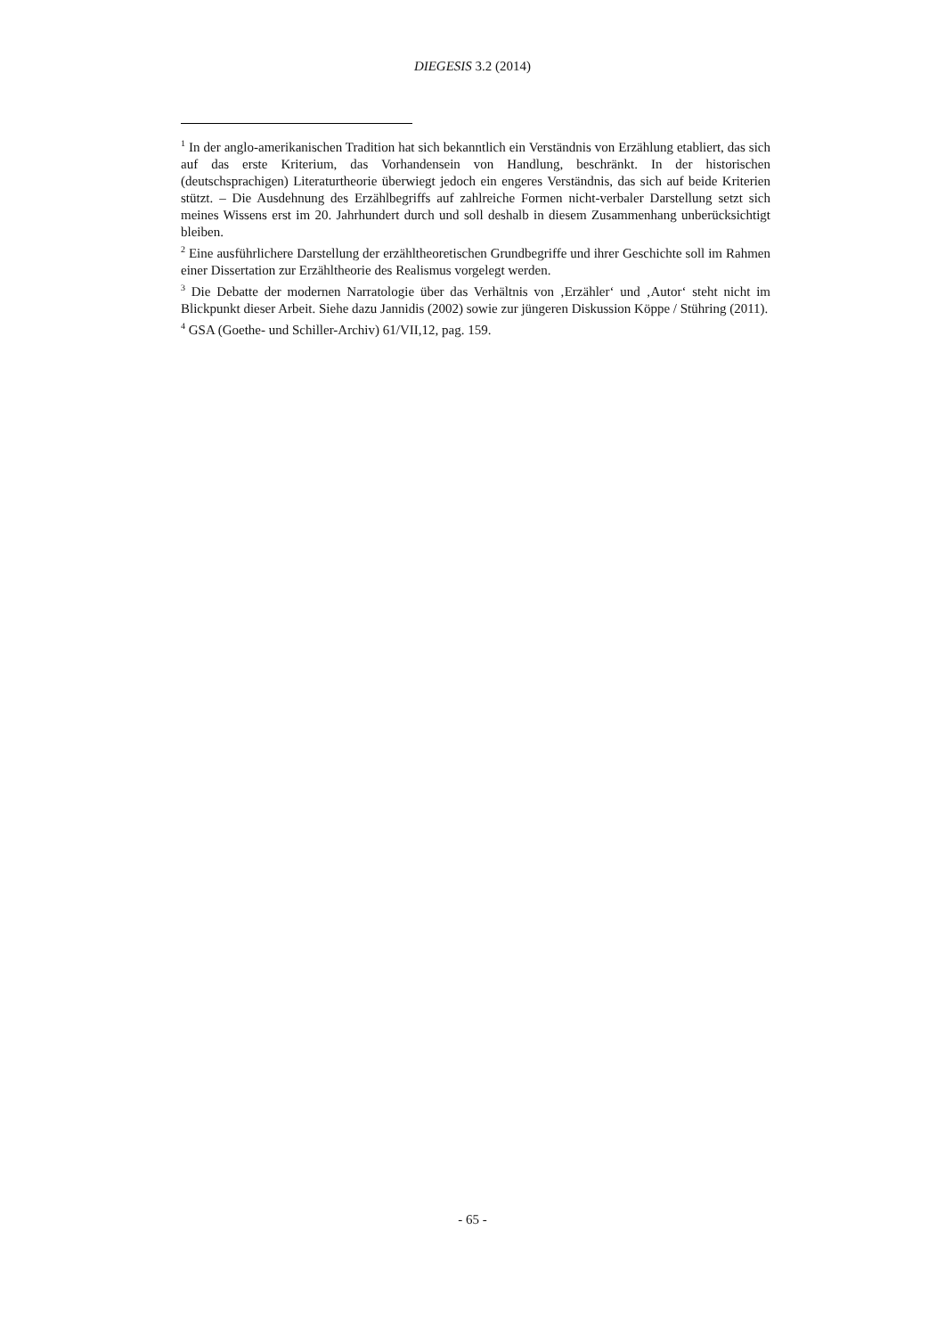DIEGESIS 3.2 (2014)
<sup>1</sup> In der anglo-amerikanischen Tradition hat sich bekanntlich ein Verständnis von Erzählung etabliert, das sich auf das erste Kriterium, das Vorhandensein von Handlung, beschränkt. In der historischen (deutschsprachigen) Literaturtheorie überwiegt jedoch ein engeres Verständnis, das sich auf beide Kriterien stützt. – Die Ausdehnung des Erzählbegriffs auf zahlreiche Formen nicht-verbaler Darstellung setzt sich meines Wissens erst im 20. Jahrhundert durch und soll deshalb in diesem Zusammenhang unberücksichtigt bleiben.
<sup>2</sup> Eine ausführlichere Darstellung der erzähltheoretischen Grundbegriffe und ihrer Geschichte soll im Rahmen einer Dissertation zur Erzähltheorie des Realismus vorgelegt werden.
<sup>3</sup> Die Debatte der modernen Narratologie über das Verhältnis von ‚Erzähler‘ und ‚Autor‘ steht nicht im Blickpunkt dieser Arbeit. Siehe dazu Jannidis (2002) sowie zur jüngeren Diskussion Köppe / Stühring (2011).
<sup>4</sup> GSA (Goethe- und Schiller-Archiv) 61/VII,12, pag. 159.
- 65 -